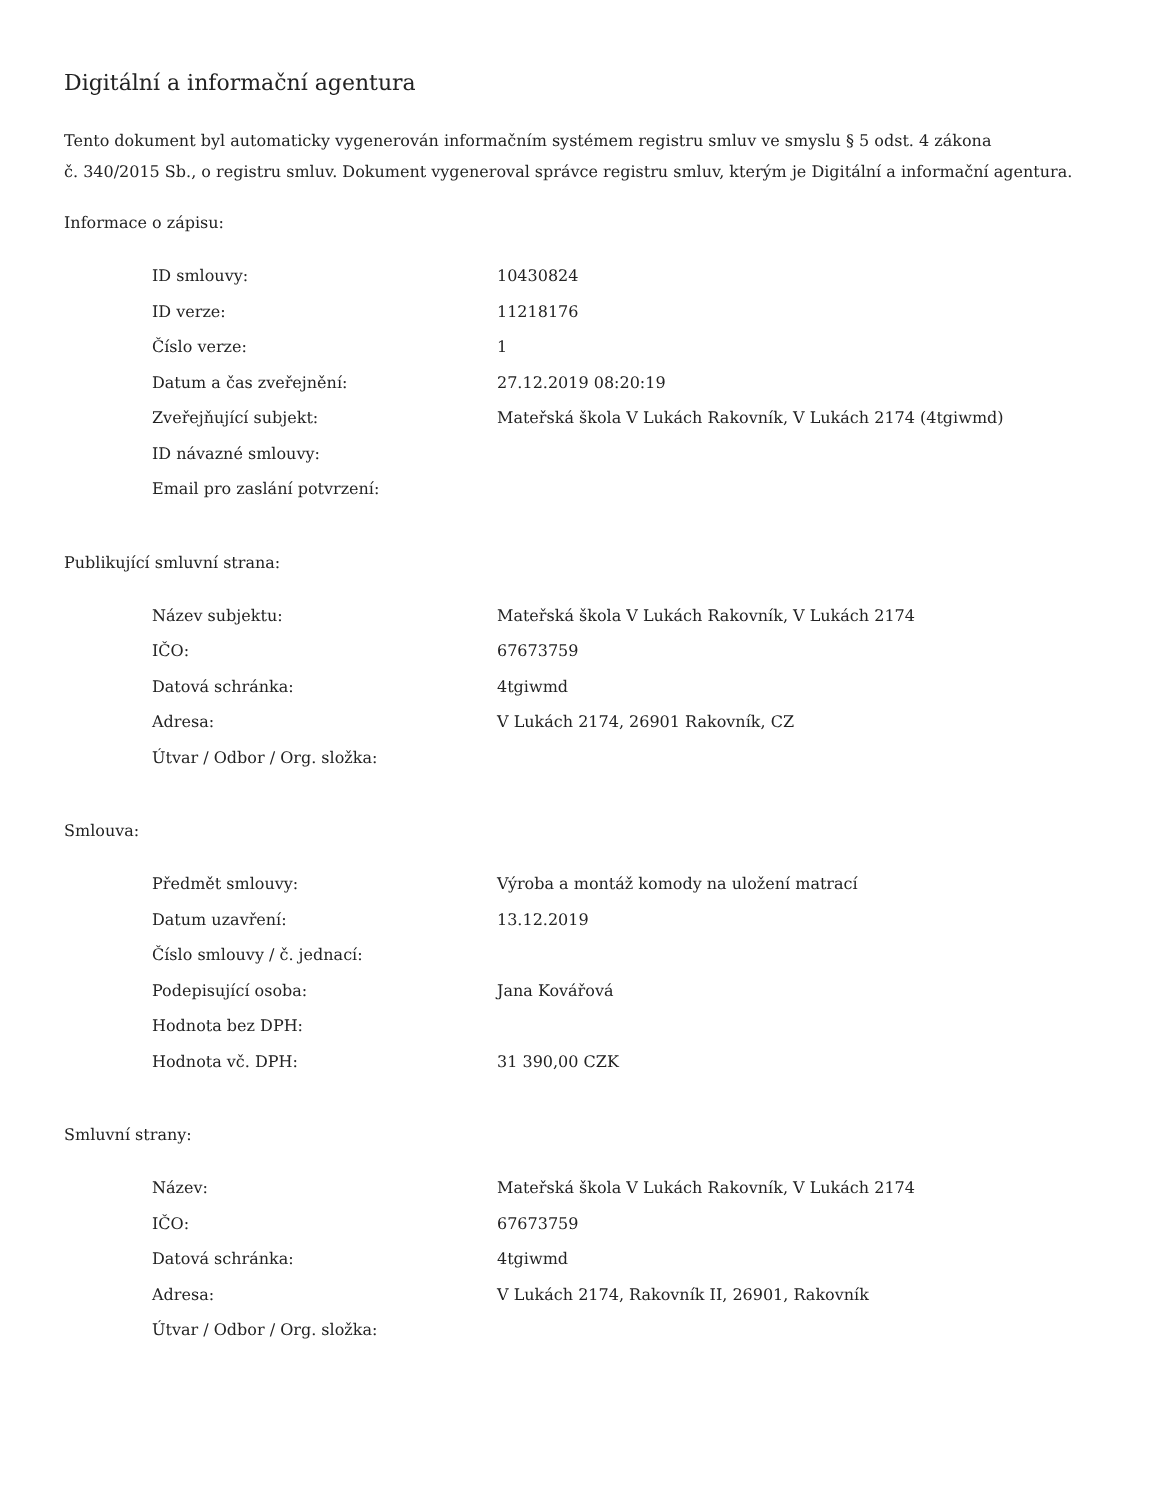Digitální a informační agentura
Tento dokument byl automaticky vygenerován informačním systémem registru smluv ve smyslu § 5 odst. 4 zákona
č. 340/2015 Sb., o registru smluv. Dokument vygeneroval správce registru smluv, kterým je Digitální a informační agentura.
Informace o zápisu:
| ID smlouvy: | 10430824 |
| ID verze: | 11218176 |
| Číslo verze: | 1 |
| Datum a čas zveřejnění: | 27.12.2019 08:20:19 |
| Zveřejňující subjekt: | Mateřská škola V Lukách Rakovník, V Lukách 2174 (4tgiwmd) |
| ID návazné smlouvy: | |
| Email pro zaslání potvrzení: | |
Publikující smluvní strana:
| Název subjektu: | Mateřská škola V Lukách Rakovník, V Lukách 2174 |
| IČO: | 67673759 |
| Datová schránka: | 4tgiwmd |
| Adresa: | V Lukách 2174, 26901 Rakovník, CZ |
| Útvar / Odbor / Org. složka: | |
Smlouva:
| Předmět smlouvy: | Výroba a montáž komody na uložení matrací |
| Datum uzavření: | 13.12.2019 |
| Číslo smlouvy / č. jednací: | |
| Podepisující osoba: | Jana Kovářová |
| Hodnota bez DPH: | |
| Hodnota vč. DPH: | 31 390,00 CZK |
Smluvní strany:
| Název: | Mateřská škola V Lukách Rakovník, V Lukách 2174 |
| IČO: | 67673759 |
| Datová schránka: | 4tgiwmd |
| Adresa: | V Lukách 2174, Rakovník II, 26901, Rakovník |
| Útvar / Odbor / Org. složka: | |